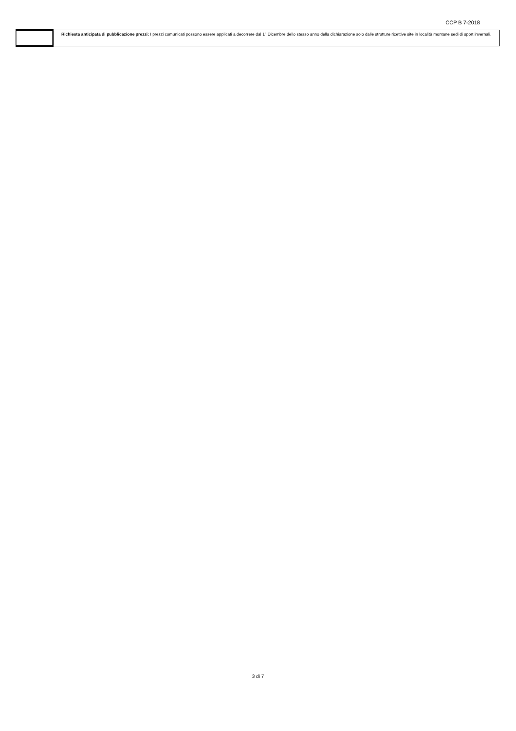CCP B 7-2018
| | Richiesta anticipata di pubblicazione prezzi: I prezzi comunicati possono essere applicati a decorrere dal 1° Dicembre dello stesso anno della dichiarazione solo dalle strutture ricettive site in località montane sedi di sport invernali. |
3 di 7